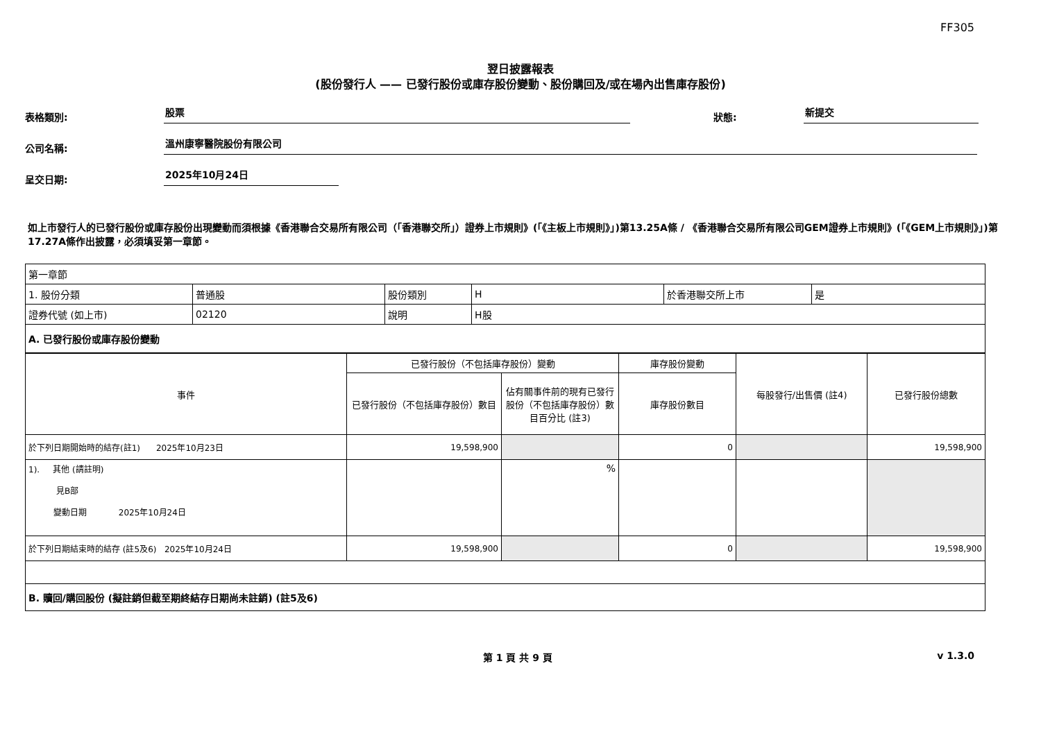FF305
翌日披露報表
(股份發行人 —— 已發行股份或庫存股份變動、股份購回及/或在場內出售庫存股份)
表格類別: 股票 狀態: 新提交
公司名稱: 溫州康寧醫院股份有限公司
呈交日期: 2025年10月24日
如上市發行人的已發行股份或庫存股份出現變動而須根據《香港聯合交易所有限公司（「香港聯交所」）證券上市規則》(「《主板上市規則》」)第13.25A條 / 《香港聯合交易所有限公司GEM證券上市規則》(「《GEM上市規則》」)第17.27A條作出披露，必須填妥第一章節。
| 第一章節 | | | | | |
| 1. 股份分類 | 普通股 | 股份類別 | H | 於香港聯交所上市 | 是 |
| 證券代號 (如上市) | 02120 | 說明 | H股 | | |
| A. 已發行股份或庫存股份變動 | | | | | |
| 事件 | 已發行股份（不包括庫存股份）變動 | | 庫存股份變動 | 每股發行/出售價 (註4) | 已發行股份總數 |
| --- | --- | --- | --- | --- | --- |
| | 已發行股份（不包括庫存股份）數目 | 佔有關事件前的現有已發行股份（不包括庫存股份）數目百分比 (註3) | 庫存股份數目 | | |
| 於下列日期開始時的結存(註1) 2025年10月23日 | 19,598,900 | | 0 | | 19,598,900 |
| 1). 其他 (請註明) 見B部 變動日期 2025年10月24日 | | % | | | |
| 於下列日期結束時的結存 (註5及6) 2025年10月24日 | 19,598,900 | | 0 | | 19,598,900 |
| B. 贖回/購回股份 (擬註銷但截至期終結存日期尚未註銷) (註5及6) | | | | | |
第 1 頁 共 9 頁 v 1.3.0